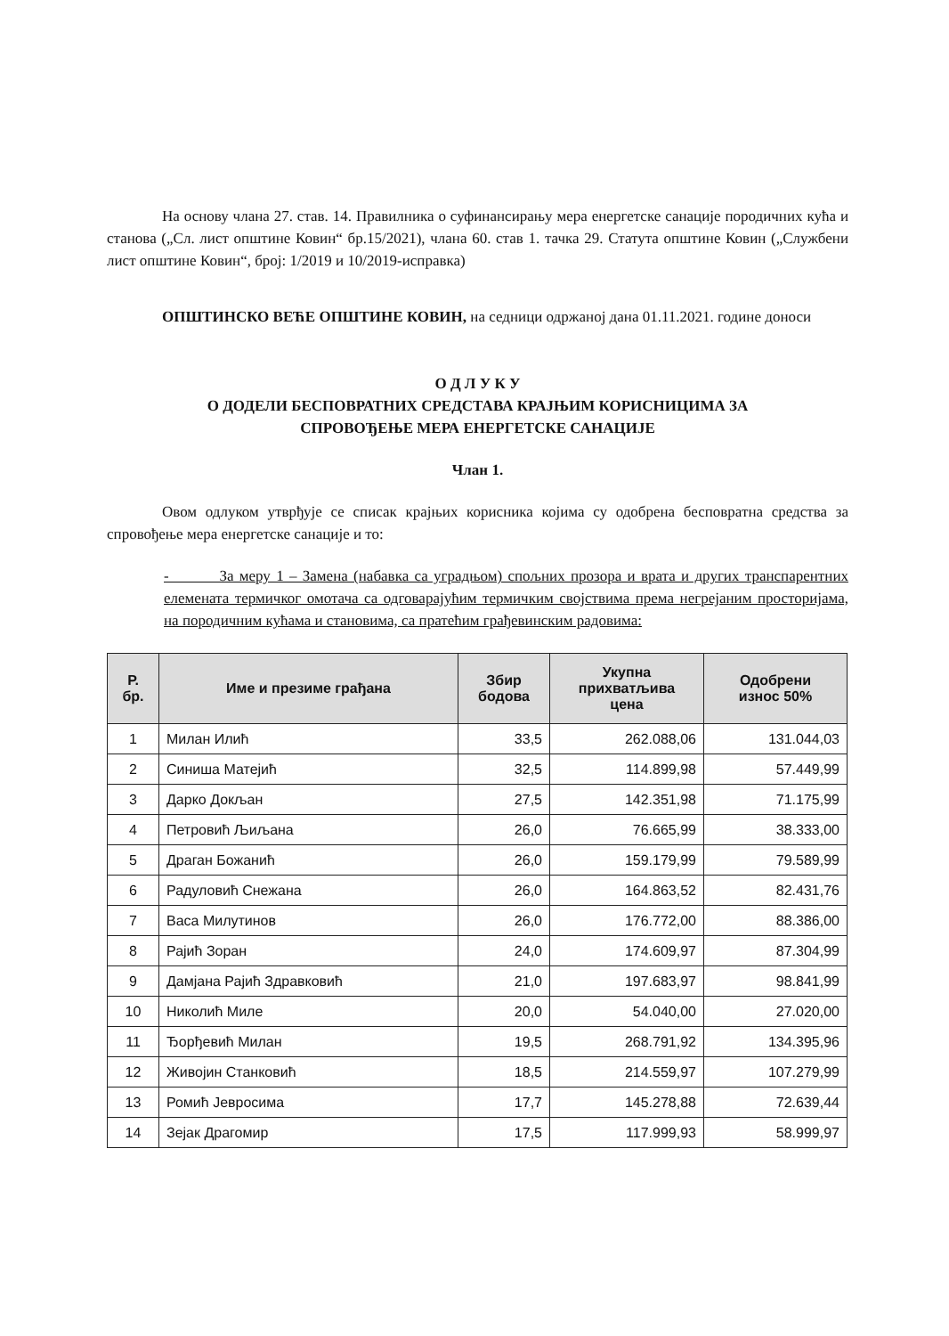На основу члана 27. став. 14. Правилника о суфинансирању мера енергетске санације породичних кућа и станова („Сл. лист општине Ковин“ бр.15/2021), члана 60. став 1. тачка 29. Статута општине Ковин („Службени лист општине Ковин“, број: 1/2019 и 10/2019-исправка)
ОПШТИНСКО ВЕЋЕ ОПШТИНЕ КОВИН, на седници одржаној дана 01.11.2021. године доноси
О Д Л У К У
О ДОДЕЛИ БЕСПОВРАТНИХ СРЕДСТАВА КРАЈЊИМ КОРИСНИЦИМА ЗА
СПРОВОЂЕЊЕ МЕРА ЕНЕРГЕТСКЕ САНАЦИЈЕ
Члан 1.
Овом одлуком утврђује се списак крајњих корисника којима су одобрена бесповратна средства за спровођење мера енергетске санације и то:
- За меру 1 – Замена (набавка са уградњом) спољних прозора и врата и других транспарентних елемената термичког омотача са одговарајућим термичким својствима према негрејаним просторијама, на породичним кућама и становима, са пратећим грађевинским радовима:
| Р. бр. | Име и презиме грађана | Збир бодова | Укупна прихватљива цена | Одобрени износ 50% |
| --- | --- | --- | --- | --- |
| 1 | Милан Илић | 33,5 | 262.088,06 | 131.044,03 |
| 2 | Синиша Матејић | 32,5 | 114.899,98 | 57.449,99 |
| 3 | Дарко Докљан | 27,5 | 142.351,98 | 71.175,99 |
| 4 | Петровић Љиљана | 26,0 | 76.665,99 | 38.333,00 |
| 5 | Драган Божанић | 26,0 | 159.179,99 | 79.589,99 |
| 6 | Радуловић Снежана | 26,0 | 164.863,52 | 82.431,76 |
| 7 | Васа Милутинов | 26,0 | 176.772,00 | 88.386,00 |
| 8 | Рајић Зоран | 24,0 | 174.609,97 | 87.304,99 |
| 9 | Дамјана Рајић Здравковић | 21,0 | 197.683,97 | 98.841,99 |
| 10 | Николић Миле | 20,0 | 54.040,00 | 27.020,00 |
| 11 | Ђорђевић Милан | 19,5 | 268.791,92 | 134.395,96 |
| 12 | Живојин Станковић | 18,5 | 214.559,97 | 107.279,99 |
| 13 | Ромић Јевросима | 17,7 | 145.278,88 | 72.639,44 |
| 14 | Зејак Драгомир | 17,5 | 117.999,93 | 58.999,97 |